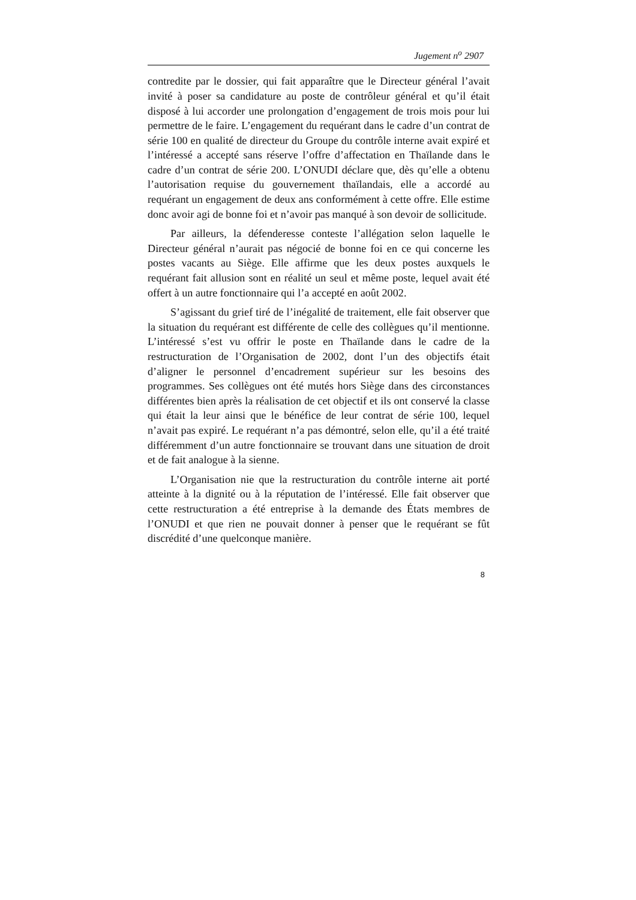Jugement n<sup>o</sup> 2907
contredite par le dossier, qui fait apparaître que le Directeur général l’avait invité à poser sa candidature au poste de contrôleur général et qu’il était disposé à lui accorder une prolongation d’engagement de trois mois pour lui permettre de le faire. L’engagement du requérant dans le cadre d’un contrat de série 100 en qualité de directeur du Groupe du contrôle interne avait expiré et l’intéressé a accepté sans réserve l’offre d’affectation en Thaïlande dans le cadre d’un contrat de série 200. L’ONUDI déclare que, dès qu’elle a obtenu l’autorisation requise du gouvernement thaïlandais, elle a accordé au requérant un engagement de deux ans conformément à cette offre. Elle estime donc avoir agi de bonne foi et n’avoir pas manqué à son devoir de sollicitude.
Par ailleurs, la défenderesse conteste l’allégation selon laquelle le Directeur général n’aurait pas négocié de bonne foi en ce qui concerne les postes vacants au Siège. Elle affirme que les deux postes auxquels le requérant fait allusion sont en réalité un seul et même poste, lequel avait été offert à un autre fonctionnaire qui l’a accepté en août 2002.
S’agissant du grief tiré de l’inégalité de traitement, elle fait observer que la situation du requérant est différente de celle des collègues qu’il mentionne. L’intéressé s’est vu offrir le poste en Thaïlande dans le cadre de la restructuration de l’Organisation de 2002, dont l’un des objectifs était d’aligner le personnel d’encadrement supérieur sur les besoins des programmes. Ses collègues ont été mutés hors Siège dans des circonstances différentes bien après la réalisation de cet objectif et ils ont conservé la classe qui était la leur ainsi que le bénéfice de leur contrat de série 100, lequel n’avait pas expiré. Le requérant n’a pas démontré, selon elle, qu’il a été traité différemment d’un autre fonctionnaire se trouvant dans une situation de droit et de fait analogue à la sienne.
L’Organisation nie que la restructuration du contrôle interne ait porté atteinte à la dignité ou à la réputation de l’intéressé. Elle fait observer que cette restructuration a été entreprise à la demande des États membres de l’ONUDI et que rien ne pouvait donner à penser que le requérant se fût discrédité d’une quelconque manière.
8